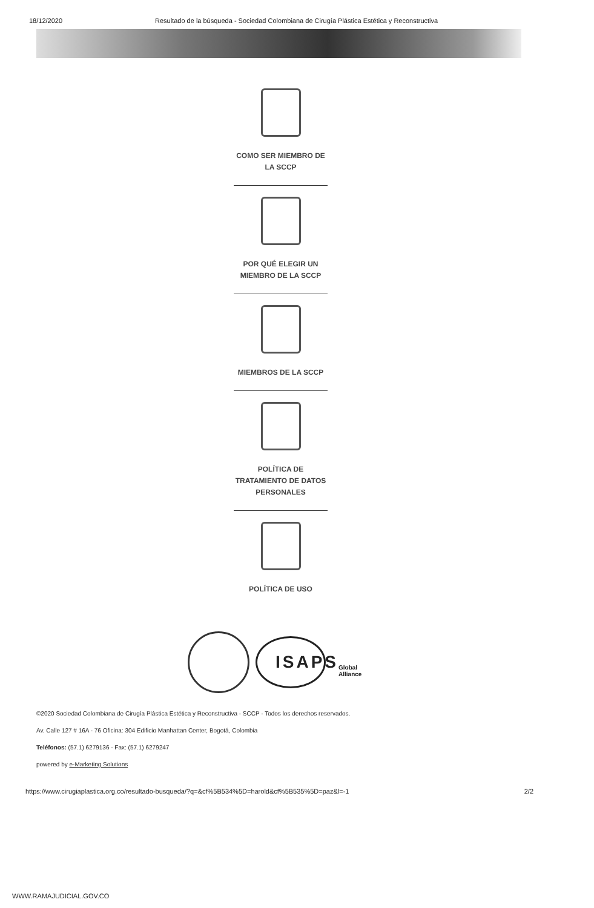18/12/2020 Resultado de la búsqueda - Sociedad Colombiana de Cirugía Plástica Estética y Reconstructiva
COMO SER MIEMBRO DE
LA SCCP
POR QUÉ ELEGIR UN
MIEMBRO DE LA SCCP
MIEMBROS DE LA SCCP
POLÍTICA DE
TRATAMIENTO DE DATOS
PERSONALES
POLÍTICA DE USO
ISAPS Global Alliance
©2020 Sociedad Colombiana de Cirugía Plástica Estética y Reconstructiva - SCCP - Todos los derechos reservados.
Av. Calle 127 # 16A - 76 Oficina: 304 Edificio Manhattan Center, Bogotá, Colombia
Teléfonos: (57.1) 6279136 - Fax: (57.1) 6279247
powered by e-Marketing Solutions
https://www.cirugiaplastica.org.co/resultado-busqueda/?q=&cf%5B534%5D=harold&cf%5B535%5D=paz&l=-1 2/2
WWW.RAMAJUDICIAL.GOV.CO